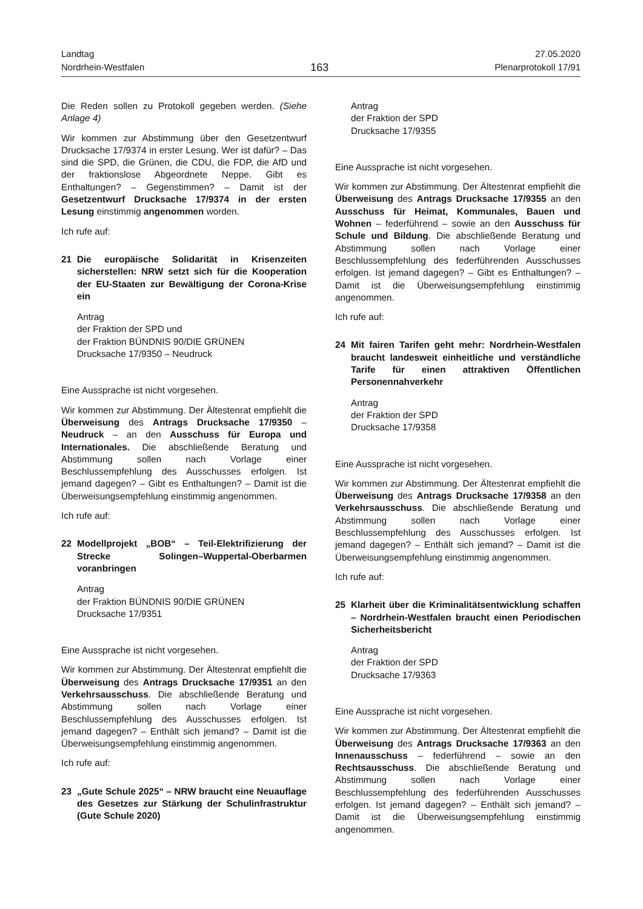Landtag
Nordrhein-Westfalen
163
27.05.2020
Plenarprotokoll 17/91
Die Reden sollen zu Protokoll gegeben werden. (Siehe Anlage 4)
Wir kommen zur Abstimmung über den Gesetzentwurf Drucksache 17/9374 in erster Lesung. Wer ist dafür? – Das sind die SPD, die Grünen, die CDU, die FDP, die AfD und der fraktionslose Abgeordnete Neppe. Gibt es Enthaltungen? – Gegenstimmen? – Damit ist der Gesetzentwurf Drucksache 17/9374 in der ersten Lesung einstimmig angenommen worden.
Ich rufe auf:
21 Die europäische Solidarität in Krisenzeiten sicherstellen: NRW setzt sich für die Kooperation der EU-Staaten zur Bewältigung der Corona-Krise ein
Antrag
der Fraktion der SPD und
der Fraktion BÜNDNIS 90/DIE GRÜNEN
Drucksache 17/9350 – Neudruck
Eine Aussprache ist nicht vorgesehen.
Wir kommen zur Abstimmung. Der Ältestenrat empfiehlt die Überweisung des Antrags Drucksache 17/9350 – Neudruck – an den Ausschuss für Europa und Internationales. Die abschließende Beratung und Abstimmung sollen nach Vorlage einer Beschlussempfehlung des Ausschusses erfolgen. Ist jemand dagegen? – Gibt es Enthaltungen? – Damit ist die Überweisungsempfehlung einstimmig angenommen.
Ich rufe auf:
22 Modellprojekt „BOB“ – Teil-Elektrifizierung der Strecke Solingen–Wuppertal-Oberbarmen voranbringen
Antrag
der Fraktion BÜNDNIS 90/DIE GRÜNEN
Drucksache 17/9351
Eine Aussprache ist nicht vorgesehen.
Wir kommen zur Abstimmung. Der Ältestenrat empfiehlt die Überweisung des Antrags Drucksache 17/9351 an den Verkehrsausschuss. Die abschließende Beratung und Abstimmung sollen nach Vorlage einer Beschlussempfehlung des Ausschusses erfolgen. Ist jemand dagegen? – Enthält sich jemand? – Damit ist die Überweisungsempfehlung einstimmig angenommen.
Ich rufe auf:
23 „Gute Schule 2025“ – NRW braucht eine Neuauflage des Gesetzes zur Stärkung der Schulinfrastruktur (Gute Schule 2020)
Antrag
der Fraktion der SPD
Drucksache 17/9355
Eine Aussprache ist nicht vorgesehen.
Wir kommen zur Abstimmung. Der Ältestenrat empfiehlt die Überweisung des Antrags Drucksache 17/9355 an den Ausschuss für Heimat, Kommunales, Bauen und Wohnen – federführend – sowie an den Ausschuss für Schule und Bildung. Die abschließende Beratung und Abstimmung sollen nach Vorlage einer Beschlussempfehlung des federführenden Ausschusses erfolgen. Ist jemand dagegen? – Gibt es Enthaltungen? – Damit ist die Überweisungsempfehlung einstimmig angenommen.
Ich rufe auf:
24 Mit fairen Tarifen geht mehr: Nordrhein-Westfalen braucht landesweit einheitliche und verständliche Tarife für einen attraktiven Öffentlichen Personennahverkehr
Antrag
der Fraktion der SPD
Drucksache 17/9358
Eine Aussprache ist nicht vorgesehen.
Wir kommen zur Abstimmung. Der Ältestenrat empfiehlt die Überweisung des Antrags Drucksache 17/9358 an den Verkehrsausschuss. Die abschließende Beratung und Abstimmung sollen nach Vorlage einer Beschlussempfehlung des Ausschusses erfolgen. Ist jemand dagegen? – Enthält sich jemand? – Damit ist die Überweisungsempfehlung einstimmig angenommen.
Ich rufe auf:
25 Klarheit über die Kriminalitätsentwicklung schaffen – Nordrhein-Westfalen braucht einen Periodischen Sicherheitsbericht
Antrag
der Fraktion der SPD
Drucksache 17/9363
Eine Aussprache ist nicht vorgesehen.
Wir kommen zur Abstimmung. Der Ältestenrat empfiehlt die Überweisung des Antrags Drucksache 17/9363 an den Innenausschuss – federführend – sowie an den Rechtsausschuss. Die abschließende Beratung und Abstimmung sollen nach Vorlage einer Beschlussempfehlung des federführenden Ausschusses erfolgen. Ist jemand dagegen? – Enthält sich jemand? – Damit ist die Überweisungsempfehlung einstimmig angenommen.